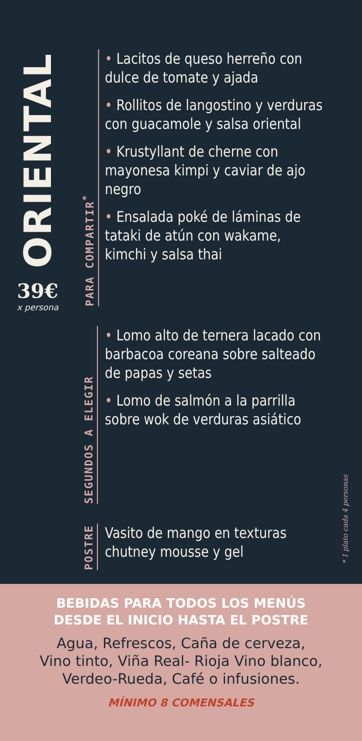ORIENTAL
39€
x persona
PARA COMPARTIR<sup>*</sup>
• Lacitos de queso herreño con dulce de tomate y ajada
• Rollitos de langostino y verduras con guacamole y salsa oriental
• Krustyllant de cherne con mayonesa kimpi y caviar de ajo negro
• Ensalada poké de láminas de tataki de atún con wakame, kimchi y salsa thai
SEGUNDOS A ELEGIR
• Lomo alto de ternera lacado con barbacoa coreana sobre salteado de papas y setas
• Lomo de salmón a la parrilla sobre wok de verduras asiático
POSTRE
Vasito de mango en texturas chutney mousse y gel
* 1 plato cada 4 personas
BEBIDAS PARA TODOS LOS MENÚS
DESDE EL INICIO HASTA EL POSTRE
Agua, Refrescos, Caña de cerveza,
Vino tinto, Viña Real- Rioja Vino blanco,
Verdeo-Rueda, Café o infusiones.
MÍNIMO 8 COMENSALES